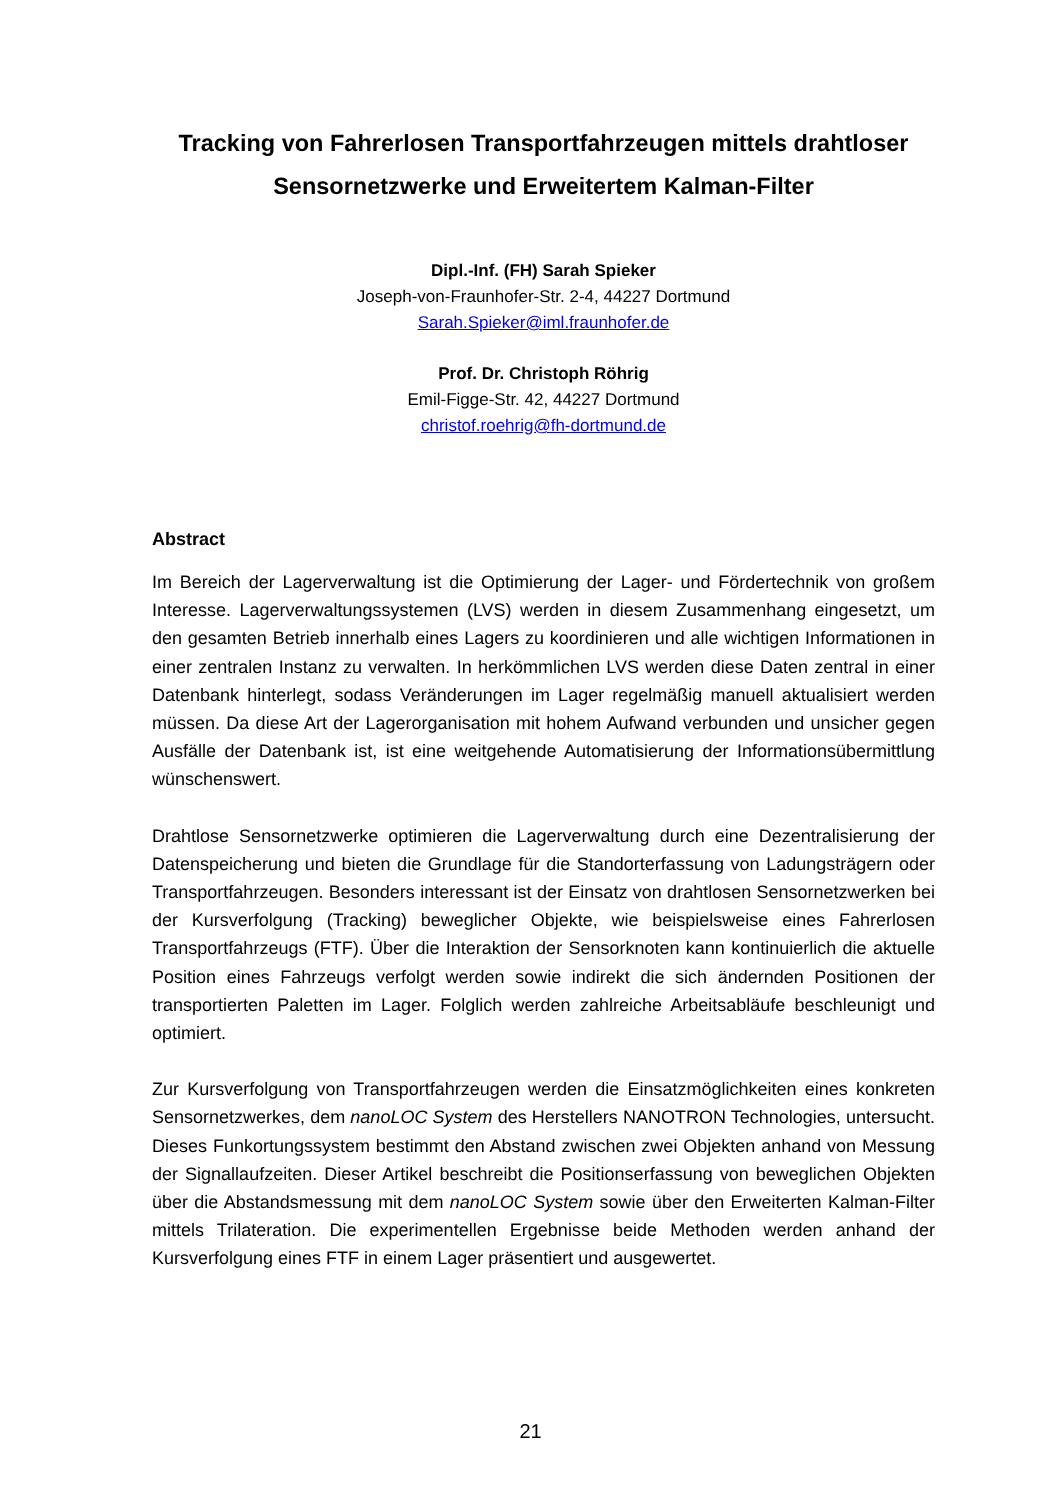Tracking von Fahrerlosen Transportfahrzeugen mittels drahtloser Sensornetzwerke und Erweitertem Kalman-Filter
Dipl.-Inf. (FH) Sarah Spieker
Joseph-von-Fraunhofer-Str. 2-4, 44227 Dortmund
Sarah.Spieker@iml.fraunhofer.de
Prof. Dr. Christoph Röhrig
Emil-Figge-Str. 42, 44227 Dortmund
christof.roehrig@fh-dortmund.de
Abstract
Im Bereich der Lagerverwaltung ist die Optimierung der Lager- und Fördertechnik von großem Interesse. Lagerverwaltungssystemen (LVS) werden in diesem Zusammenhang eingesetzt, um den gesamten Betrieb innerhalb eines Lagers zu koordinieren und alle wichtigen Informationen in einer zentralen Instanz zu verwalten. In herkömmlichen LVS werden diese Daten zentral in einer Datenbank hinterlegt, sodass Veränderungen im Lager regelmäßig manuell aktualisiert werden müssen. Da diese Art der Lagerorganisation mit hohem Aufwand verbunden und unsicher gegen Ausfälle der Datenbank ist, ist eine weitgehende Automatisierung der Informationsübermittlung wünschenswert.
Drahtlose Sensornetzwerke optimieren die Lagerverwaltung durch eine Dezentralisierung der Datenspeicherung und bieten die Grundlage für die Standorterfassung von Ladungsträgern oder Transportfahrzeugen. Besonders interessant ist der Einsatz von drahtlosen Sensornetzwerken bei der Kursverfolgung (Tracking) beweglicher Objekte, wie beispielsweise eines Fahrerlosen Transportfahrzeugs (FTF). Über die Interaktion der Sensorknoten kann kontinuierlich die aktuelle Position eines Fahrzeugs verfolgt werden sowie indirekt die sich ändernden Positionen der transportierten Paletten im Lager. Folglich werden zahlreiche Arbeitsabläufe beschleunigt und optimiert.
Zur Kursverfolgung von Transportfahrzeugen werden die Einsatzmöglichkeiten eines konkreten Sensornetzwerkes, dem nanoLOC System des Herstellers NANOTRON Technologies, untersucht. Dieses Funkortungssystem bestimmt den Abstand zwischen zwei Objekten anhand von Messung der Signallaufzeiten. Dieser Artikel beschreibt die Positionserfassung von beweglichen Objekten über die Abstandsmessung mit dem nanoLOC System sowie über den Erweiterten Kalman-Filter mittels Trilateration. Die experimentellen Ergebnisse beide Methoden werden anhand der Kursverfolgung eines FTF in einem Lager präsentiert und ausgewertet.
21